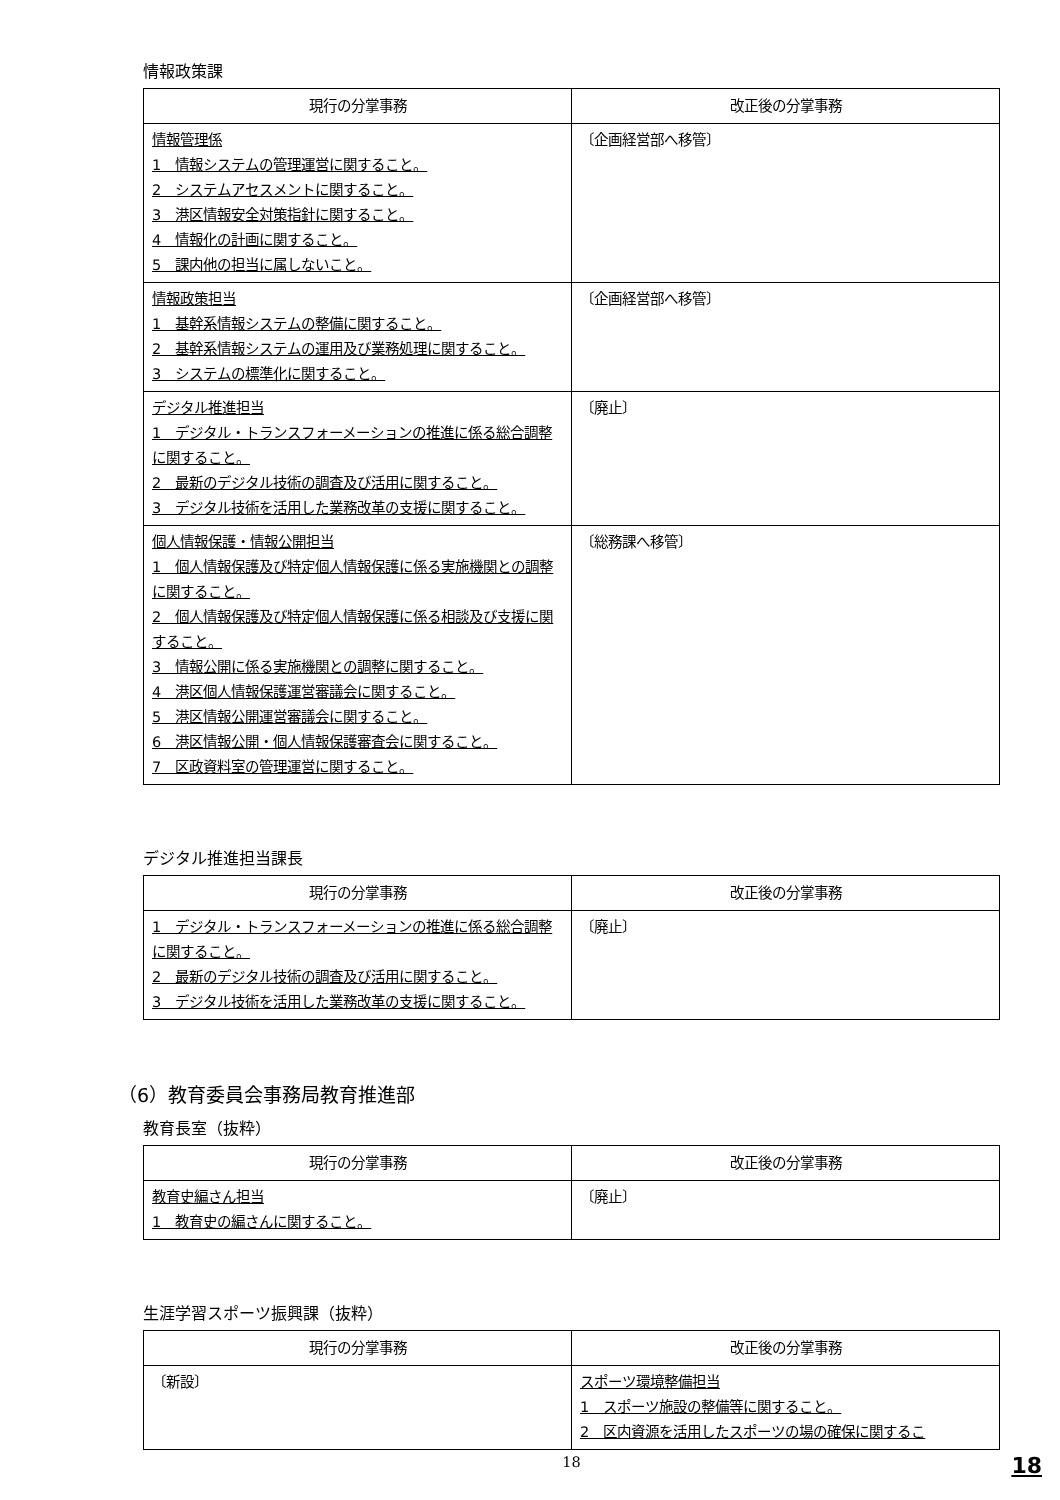情報政策課
| 現行の分掌事務 | 改正後の分掌事務 |
| --- | --- |
| 情報管理係 1 情報システムの管理運営に関すること。 2 システムアセスメントに関すること。 3 港区情報安全対策指針に関すること。 4 情報化の計画に関すること。 5 課内他の担当に属しないこと。 | 〔企画経営部へ移管〕 |
| 情報政策担当 1 基幹系情報システムの整備に関すること。 2 基幹系情報システムの運用及び業務処理に関すること。 3 システムの標準化に関すること。 | 〔企画経営部へ移管〕 |
| デジタル推進担当 1 デジタル・トランスフォーメーションの推進に係る総合調整に関すること。 2 最新のデジタル技術の調査及び活用に関すること。 3 デジタル技術を活用した業務改革の支援に関すること。 | 〔廃止〕 |
| 個人情報保護・情報公開担当 1 個人情報保護及び特定個人情報保護に係る実施機関との調整に関すること。 2 個人情報保護及び特定個人情報保護に係る相談及び支援に関すること。 3 情報公開に係る実施機関との調整に関すること。 4 港区個人情報保護運営審議会に関すること。 5 港区情報公開運営審議会に関すること。 6 港区情報公開・個人情報保護審査会に関すること。 7 区政資料室の管理運営に関すること。 | 〔総務課へ移管〕 |
デジタル推進担当課長
| 現行の分掌事務 | 改正後の分掌事務 |
| --- | --- |
| 1 デジタル・トランスフォーメーションの推進に係る総合調整に関すること。 2 最新のデジタル技術の調査及び活用に関すること。 3 デジタル技術を活用した業務改革の支援に関すること。 | 〔廃止〕 |
（6）教育委員会事務局教育推進部
教育長室（抜粋）
| 現行の分掌事務 | 改正後の分掌事務 |
| --- | --- |
| 教育史編さん担当 1 教育史の編さんに関すること。 | 〔廃止〕 |
生涯学習スポーツ振興課（抜粋）
| 現行の分掌事務 | 改正後の分掌事務 |
| --- | --- |
| 〔新設〕 | スポーツ環境整備担当 1 スポーツ施設の整備等に関すること。 2 区内資源を活用したスポーツの場の確保に関するこ |
18
18